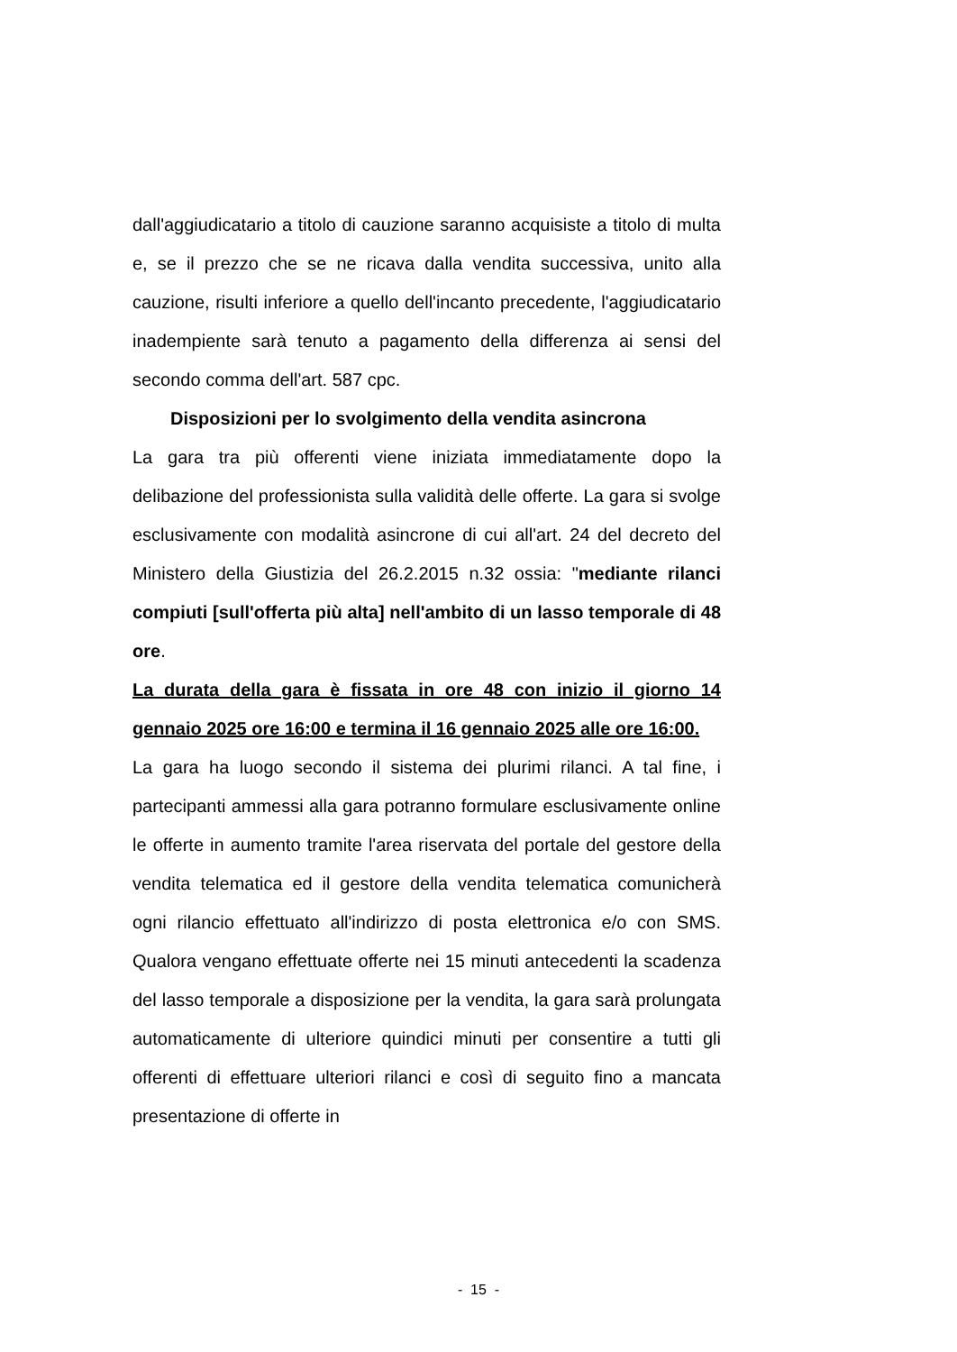dall'aggiudicatario a titolo di cauzione saranno acquisiste a titolo di multa e, se il prezzo che se ne ricava dalla vendita successiva, unito alla cauzione, risulti inferiore a quello dell'incanto precedente, l'aggiudicatario inadempiente sarà tenuto a pagamento della differenza ai sensi del secondo comma dell'art. 587 cpc.
Disposizioni per lo svolgimento della vendita asincrona
La gara tra più offerenti viene iniziata immediatamente dopo la delibazione del professionista sulla validità delle offerte. La gara si svolge esclusivamente con modalità asincrone di cui all'art. 24 del decreto del Ministero della Giustizia del 26.2.2015 n.32 ossia: "mediante rilanci compiuti [sull'offerta più alta] nell'ambito di un lasso temporale di 48 ore.
La durata della gara è fissata in ore 48 con inizio il giorno 14 gennaio 2025 ore 16:00 e termina il 16 gennaio 2025 alle ore 16:00.
La gara ha luogo secondo il sistema dei plurimi rilanci. A tal fine, i partecipanti ammessi alla gara potranno formulare esclusivamente online le offerte in aumento tramite l'area riservata del portale del gestore della vendita telematica ed il gestore della vendita telematica comunicherà ogni rilancio effettuato all'indirizzo di posta elettronica e/o con SMS. Qualora vengano effettuate offerte nei 15 minuti antecedenti la scadenza del lasso temporale a disposizione per la vendita, la gara sarà prolungata automaticamente di ulteriore quindici minuti per consentire a tutti gli offerenti di effettuare ulteriori rilanci e così di seguito fino a mancata presentazione di offerte in
- 15 -